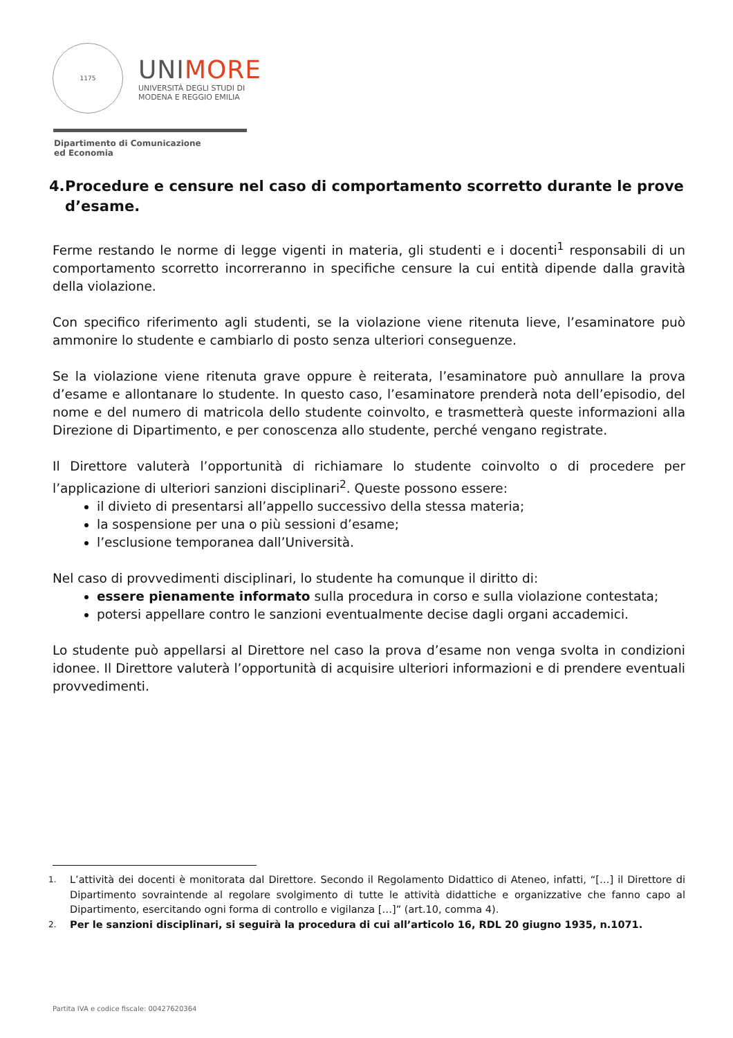1175
UNIMORE
UNIVERSITÀ DEGLI STUDI DI
MODENA E REGGIO EMILIA
Dipartimento di Comunicazione
ed Economia
4. Procedure e censure nel caso di comportamento scorretto durante le prove d’esame.
Ferme restando le norme di legge vigenti in materia, gli studenti e i docenti<sup>1</sup> responsabili di un comportamento scorretto incorreranno in specifiche censure la cui entità dipende dalla gravità della violazione.
Con specifico riferimento agli studenti, se la violazione viene ritenuta lieve, l’esaminatore può ammonire lo studente e cambiarlo di posto senza ulteriori conseguenze.
Se la violazione viene ritenuta grave oppure è reiterata, l’esaminatore può annullare la prova d’esame e allontanare lo studente. In questo caso, l’esaminatore prenderà nota dell’episodio, del nome e del numero di matricola dello studente coinvolto, e trasmetterà queste informazioni alla Direzione di Dipartimento, e per conoscenza allo studente, perché vengano registrate.
Il Direttore valuterà l’opportunità di richiamare lo studente coinvolto o di procedere per l’applicazione di ulteriori sanzioni disciplinari<sup>2</sup>. Queste possono essere:
il divieto di presentarsi all’appello successivo della stessa materia;
la sospensione per una o più sessioni d’esame;
l’esclusione temporanea dall’Università.
Nel caso di provvedimenti disciplinari, lo studente ha comunque il diritto di:
essere pienamente informato sulla procedura in corso e sulla violazione contestata;
potersi appellare contro le sanzioni eventualmente decise dagli organi accademici.
Lo studente può appellarsi al Direttore nel caso la prova d’esame non venga svolta in condizioni idonee. Il Direttore valuterà l’opportunità di acquisire ulteriori informazioni e di prendere eventuali provvedimenti.
1. L’attività dei docenti è monitorata dal Direttore. Secondo il Regolamento Didattico di Ateneo, infatti, “[…] il Direttore di Dipartimento sovraintende al regolare svolgimento di tutte le attività didattiche e organizzative che fanno capo al Dipartimento, esercitando ogni forma di controllo e vigilanza […]” (art.10, comma 4).
2. Per le sanzioni disciplinari, si seguirà la procedura di cui all’articolo 16, RDL 20 giugno 1935, n.1071.
Partita IVA e codice fiscale: 00427620364